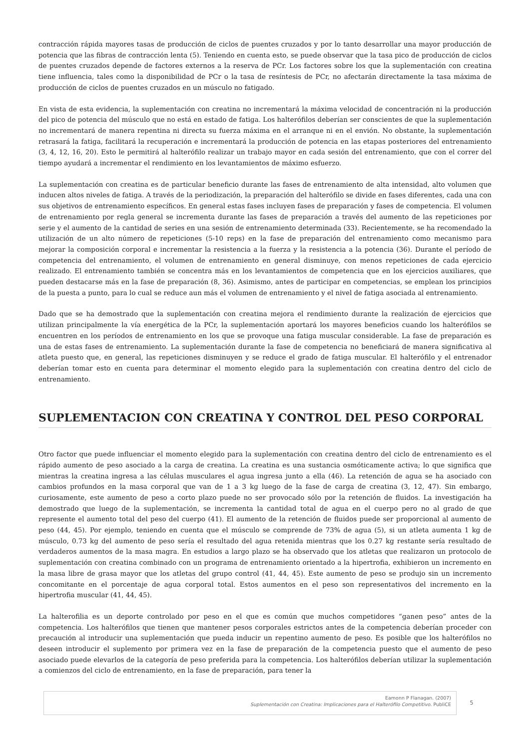contracción rápida mayores tasas de producción de ciclos de puentes cruzados y por lo tanto desarrollar una mayor producción de potencia que las fibras de contracción lenta (5). Teniendo en cuenta esto, se puede observar que la tasa pico de producción de ciclos de puentes cruzados depende de factores externos a la reserva de PCr. Los factores sobre los que la suplementación con creatina tiene influencia, tales como la disponibilidad de PCr o la tasa de resíntesis de PCr, no afectarán directamente la tasa máxima de producción de ciclos de puentes cruzados en un músculo no fatigado.
En vista de esta evidencia, la suplementación con creatina no incrementará la máxima velocidad de concentración ni la producción del pico de potencia del músculo que no está en estado de fatiga. Los halterófilos deberían ser conscientes de que la suplementación no incrementará de manera repentina ni directa su fuerza máxima en el arranque ni en el envión. No obstante, la suplementación retrasará la fatiga, facilitará la recuperación e incrementará la producción de potencia en las etapas posteriores del entrenamiento (3, 4, 12, 16, 20). Esto le permitirá al halterófilo realizar un trabajo mayor en cada sesión del entrenamiento, que con el correr del tiempo ayudará a incrementar el rendimiento en los levantamientos de máximo esfuerzo.
La suplementación con creatina es de particular beneficio durante las fases de entrenamiento de alta intensidad, alto volumen que inducen altos niveles de fatiga. A través de la periodización, la preparación del halterófilo se divide en fases diferentes, cada una con sus objetivos de entrenamiento específicos. En general estas fases incluyen fases de preparación y fases de competencia. El volumen de entrenamiento por regla general se incrementa durante las fases de preparación a través del aumento de las repeticiones por serie y el aumento de la cantidad de series en una sesión de entrenamiento determinada (33). Recientemente, se ha recomendado la utilización de un alto número de repeticiones (5-10 reps) en la fase de preparación del entrenamiento como mecanismo para mejorar la composición corporal e incrementar la resistencia a la fuerza y la resistencia a la potencia (36). Durante el período de competencia del entrenamiento, el volumen de entrenamiento en general disminuye, con menos repeticiones de cada ejercicio realizado. El entrenamiento también se concentra más en los levantamientos de competencia que en los ejercicios auxiliares, que pueden destacarse más en la fase de preparación (8, 36). Asimismo, antes de participar en competencias, se emplean los principios de la puesta a punto, para lo cual se reduce aun más el volumen de entrenamiento y el nivel de fatiga asociada al entrenamiento.
Dado que se ha demostrado que la suplementación con creatina mejora el rendimiento durante la realización de ejercicios que utilizan principalmente la vía energética de la PCr, la suplementación aportará los mayores beneficios cuando los halterófilos se encuentren en los períodos de entrenamiento en los que se provoque una fatiga muscular considerable. La fase de preparación es una de estas fases de entrenamiento. La suplementación durante la fase de competencia no beneficiará de manera significativa al atleta puesto que, en general, las repeticiones disminuyen y se reduce el grado de fatiga muscular. El halterófilo y el entrenador deberían tomar esto en cuenta para determinar el momento elegido para la suplementación con creatina dentro del ciclo de entrenamiento.
SUPLEMENTACION CON CREATINA Y CONTROL DEL PESO CORPORAL
Otro factor que puede influenciar el momento elegido para la suplementación con creatina dentro del ciclo de entrenamiento es el rápido aumento de peso asociado a la carga de creatina. La creatina es una sustancia osmóticamente activa; lo que significa que mientras la creatina ingresa a las células musculares el agua ingresa junto a ella (46). La retención de agua se ha asociado con cambios profundos en la masa corporal que van de 1 a 3 kg luego de la fase de carga de creatina (3, 12, 47). Sin embargo, curiosamente, este aumento de peso a corto plazo puede no ser provocado sólo por la retención de fluidos. La investigación ha demostrado que luego de la suplementación, se incrementa la cantidad total de agua en el cuerpo pero no al grado de que represente el aumento total del peso del cuerpo (41). El aumento de la retención de fluidos puede ser proporcional al aumento de peso (44, 45). Por ejemplo, teniendo en cuenta que el músculo se comprende de 73% de agua (5), si un atleta aumenta 1 kg de músculo, 0.73 kg del aumento de peso sería el resultado del agua retenida mientras que los 0.27 kg restante sería resultado de verdaderos aumentos de la masa magra. En estudios a largo plazo se ha observado que los atletas que realizaron un protocolo de suplementación con creatina combinado con un programa de entrenamiento orientado a la hipertrofia, exhibieron un incremento en la masa libre de grasa mayor que los atletas del grupo control (41, 44, 45). Este aumento de peso se produjo sin un incremento concomitante en el porcentaje de agua corporal total. Estos aumentos en el peso son representativos del incremento en la hipertrofia muscular (41, 44, 45).
La halterofilia es un deporte controlado por peso en el que es común que muchos competidores “ganen peso” antes de la competencia. Los halterófilos que tienen que mantener pesos corporales estrictos antes de la competencia deberían proceder con precaución al introducir una suplementación que pueda inducir un repentino aumento de peso. Es posible que los halterófilos no deseen introducir el suplemento por primera vez en la fase de preparación de la competencia puesto que el aumento de peso asociado puede elevarlos de la categoría de peso preferida para la competencia. Los halterófilos deberían utilizar la suplementación a comienzos del ciclo de entrenamiento, en la fase de preparación, para tener la
Eamonn P Flanagan. (2007)
Suplementación con Creatina: Implicaciones para el Halterófilo Competitivo. PubliCE
5